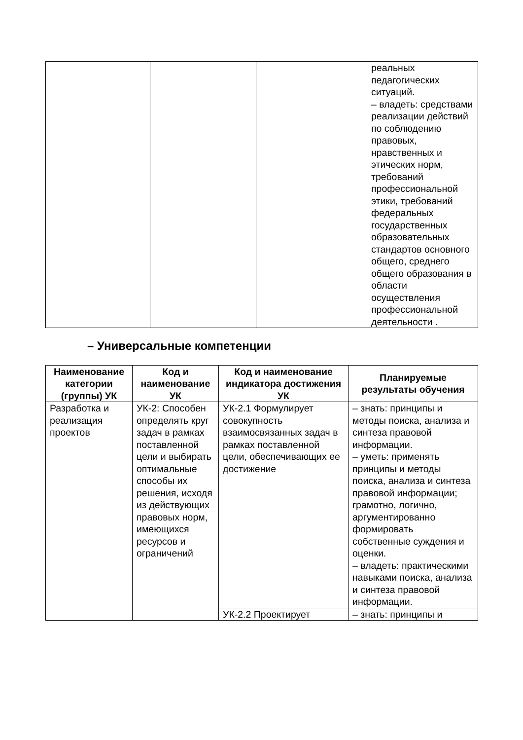| | | | реальных педагогических ситуаций. – владеть: средствами реализации действий по соблюдению правовых, нравственных и этических норм, требований профессиональной этики, требований федеральных государственных образовательных стандартов основного общего, среднего общего образования в области осуществления профессиональной деятельности . |
– Универсальные компетенции
| Наименование категории (группы) УК | Код и наименование УК | Код и наименование индикатора достижения УК | Планируемые результаты обучения |
| --- | --- | --- | --- |
| Разработка и реализация проектов | УК-2: Способен определять круг задач в рамках поставленной цели и выбирать оптимальные способы их решения, исходя из действующих правовых норм, имеющихся ресурсов и ограничений | УК-2.1 Формулирует совокупность взаимосвязанных задач в рамках поставленной цели, обеспечивающих ее достижение | – знать: принципы и методы поиска, анализа и синтеза правовой информации. – уметь: применять принципы и методы поиска, анализа и синтеза правовой информации; грамотно, логично, аргументированно формировать собственные суждения и оценки. – владеть: практическими навыками поиска, анализа и синтеза правовой информации. |
| | | УК-2.2 Проектирует | – знать: принципы и |